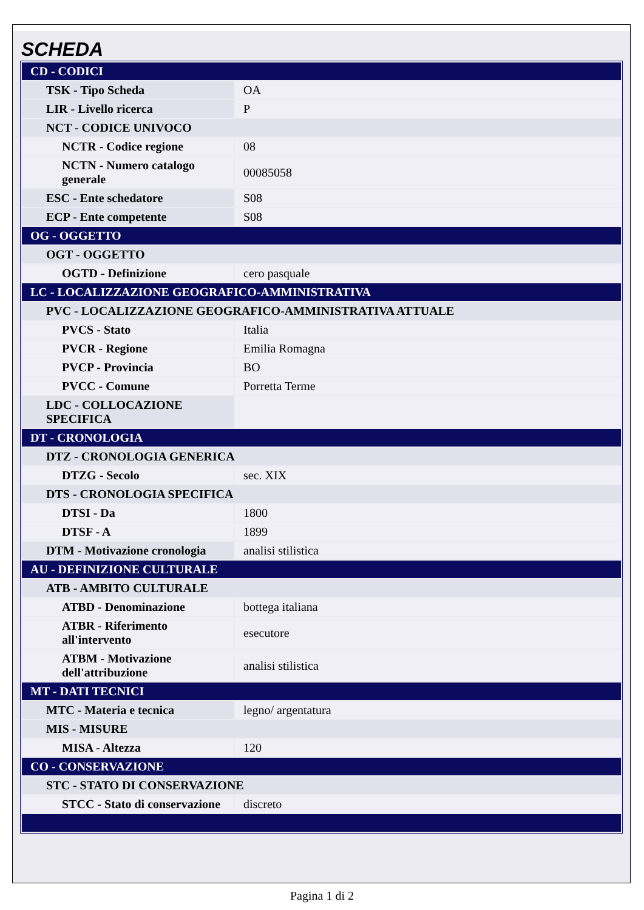SCHEDA
| CD - CODICI | |
| TSK - Tipo Scheda | OA |
| LIR - Livello ricerca | P |
| NCT - CODICE UNIVOCO | |
| NCTR - Codice regione | 08 |
| NCTN - Numero catalogo generale | 00085058 |
| ESC - Ente schedatore | S08 |
| ECP - Ente competente | S08 |
| OG - OGGETTO | |
| OGT - OGGETTO | |
| OGTD - Definizione | cero pasquale |
| LC - LOCALIZZAZIONE GEOGRAFICO-AMMINISTRATIVA | |
| PVC - LOCALIZZAZIONE GEOGRAFICO-AMMINISTRATIVA ATTUALE | |
| PVCS - Stato | Italia |
| PVCR - Regione | Emilia Romagna |
| PVCP - Provincia | BO |
| PVCC - Comune | Porretta Terme |
| LDC - COLLOCAZIONE SPECIFICA | |
| DT - CRONOLOGIA | |
| DTZ - CRONOLOGIA GENERICA | |
| DTZG - Secolo | sec. XIX |
| DTS - CRONOLOGIA SPECIFICA | |
| DTSI - Da | 1800 |
| DTSF - A | 1899 |
| DTM - Motivazione cronologia | analisi stilistica |
| AU - DEFINIZIONE CULTURALE | |
| ATB - AMBITO CULTURALE | |
| ATBD - Denominazione | bottega italiana |
| ATBR - Riferimento all'intervento | esecutore |
| ATBM - Motivazione dell'attribuzione | analisi stilistica |
| MT - DATI TECNICI | |
| MTC - Materia e tecnica | legno/ argentatura |
| MIS - MISURE | |
| MISA - Altezza | 120 |
| CO - CONSERVAZIONE | |
| STC - STATO DI CONSERVAZIONE | |
| STCC - Stato di conservazione | discreto |
Pagina 1 di 2